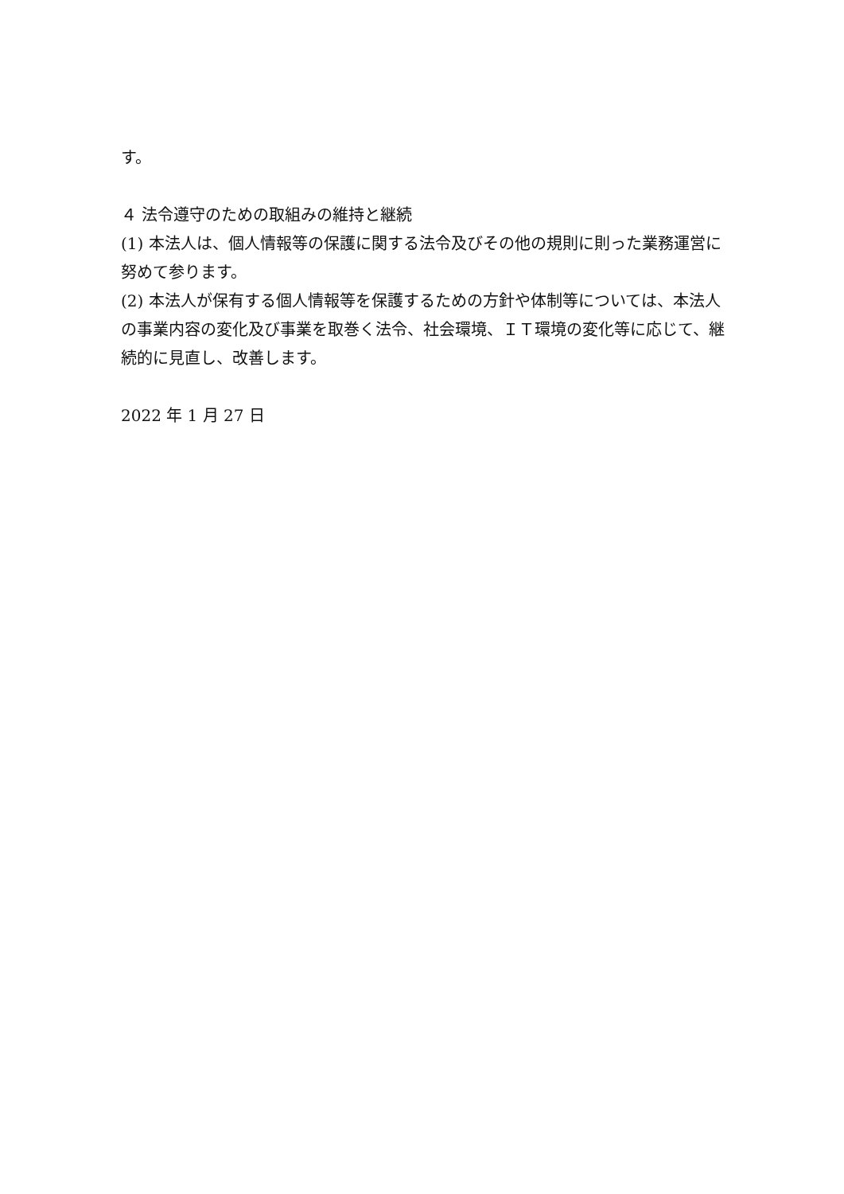す。
４ 法令遵守のための取組みの維持と継続
(1) 本法人は、個人情報等の保護に関する法令及びその他の規則に則った業務運営に努めて参ります。
(2) 本法人が保有する個人情報等を保護するための方針や体制等については、本法人の事業内容の変化及び事業を取巻く法令、社会環境、ＩＴ環境の変化等に応じて、継続的に見直し、改善します。
2022 年 1 月 27 日